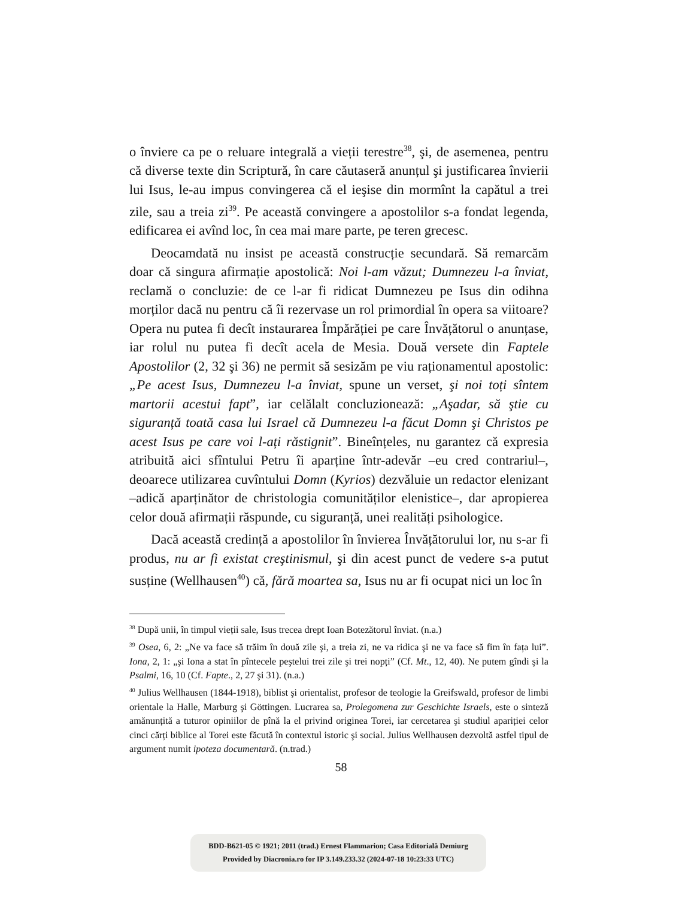o înviere ca pe o reluare integrală a vieții terestre<sup>38</sup>, şi, de asemenea, pentru că diverse texte din Scriptură, în care căutaseră anunțul şi justificarea învierii lui Isus, le-au impus convingerea că el ieşise din mormînt la capătul a trei zile, sau a treia zi<sup>39</sup>. Pe această convingere a apostolilor s-a fondat legenda, edificarea ei avînd loc, în cea mai mare parte, pe teren grecesc.
Deocamdată nu insist pe această construcție secundară. Să remarcăm doar că singura afirmație apostolică: Noi l-am văzut; Dumnezeu l-a înviat, reclamă o concluzie: de ce l-ar fi ridicat Dumnezeu pe Isus din odihna morților dacă nu pentru că îi rezervase un rol primordial în opera sa viitoare? Opera nu putea fi decît instaurarea Împărăției pe care Învățătorul o anunțase, iar rolul nu putea fi decît acela de Mesia. Două versete din Faptele Apostolilor (2, 32 şi 36) ne permit să sesizăm pe viu raționamentul apostolic: „Pe acest Isus, Dumnezeu l-a înviat, spune un verset, şi noi toți sîntem martorii acestui fapt”, iar celălalt concluzionează: „Aşadar, să ştie cu siguranță toată casa lui Israel că Dumnezeu l-a făcut Domn şi Christos pe acest Isus pe care voi l-ați răstignit”. Bineînțeles, nu garantez că expresia atribuită aici sfîntului Petru îi aparține într-adevăr –eu cred contrariul–, deoarece utilizarea cuvîntului Domn (Kyrios) dezvăluie un redactor elenizant –adică aparținător de christologia comunităților elenistice–, dar apropierea celor două afirmații răspunde, cu siguranță, unei realități psihologice.
Dacă această credință a apostolilor în învierea Învățătorului lor, nu s-ar fi produs, nu ar fi existat creştinismul, şi din acest punct de vedere s-a putut susține (Wellhausen<sup>40</sup>) că, fără moartea sa, Isus nu ar fi ocupat nici un loc în
<sup>38</sup> După unii, în timpul vieții sale, Isus trecea drept Ioan Botezătorul înviat. (n.a.)
<sup>39</sup> Osea, 6, 2: „Ne va face să trăim în două zile şi, a treia zi, ne va ridica şi ne va face să fim în fața lui”. Iona, 2, 1: „şi Iona a stat în pîntecele peştelui trei zile şi trei nopți” (Cf. Mt., 12, 40). Ne putem gîndi şi la Psalmi, 16, 10 (Cf. Fapte., 2, 27 şi 31). (n.a.)
<sup>40</sup> Julius Wellhausen (1844-1918), biblist şi orientalist, profesor de teologie la Greifswald, profesor de limbi orientale la Halle, Marburg şi Göttingen. Lucrarea sa, Prolegomena zur Geschichte Israels, este o sinteză amănunțită a tuturor opiniilor de pînă la el privind originea Torei, iar cercetarea şi studiul apariției celor cinci cărți biblice al Torei este făcută în contextul istoric şi social. Julius Wellhausen dezvoltă astfel tipul de argument numit ipoteza documentară. (n.trad.)
58
BDD-B621-05 © 1921; 2011 (trad.) Ernest Flammarion; Casa Editorială Demiurg
Provided by Diacronia.ro for IP 3.149.233.32 (2024-07-18 10:23:33 UTC)